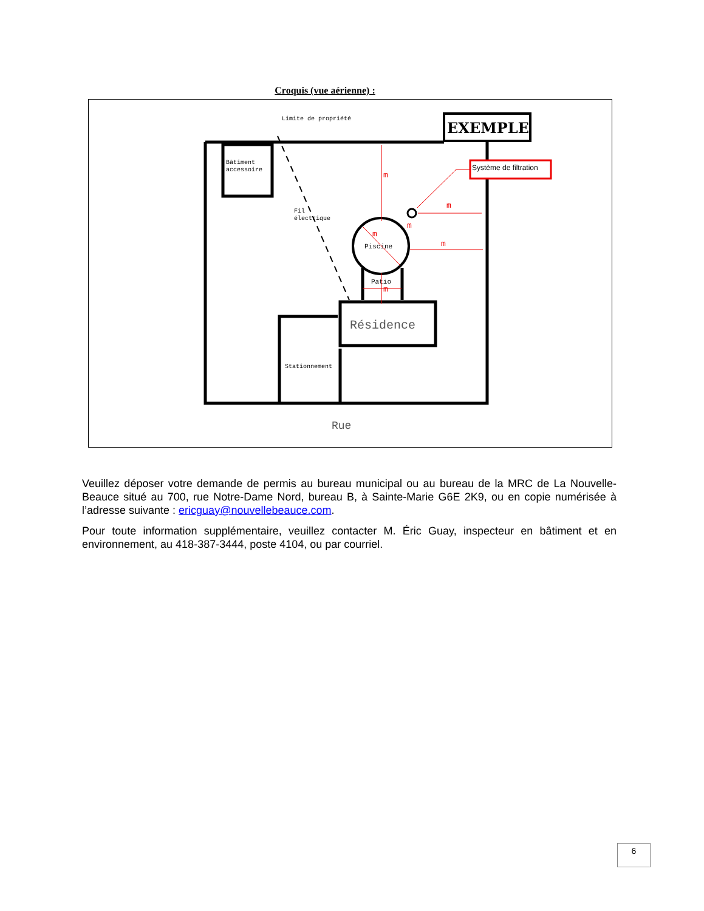Croquis (vue aérienne) :
EXEMPLE
Limite de propriété
Bâtiment
accessoire
Fil
électrique
Piscine
Patio
Résidence
Stationnement
Rue
Système de filtration
m
m
m
m
m
m
Veuillez déposer votre demande de permis au bureau municipal ou au bureau de la MRC de La Nouvelle-Beauce situé au 700, rue Notre-Dame Nord, bureau B, à Sainte-Marie G6E 2K9, ou en copie numérisée à l’adresse suivante : ericguay@nouvellebeauce.com.
Pour toute information supplémentaire, veuillez contacter M. Éric Guay, inspecteur en bâtiment et en environnement, au 418-387-3444, poste 4104, ou par courriel.
6